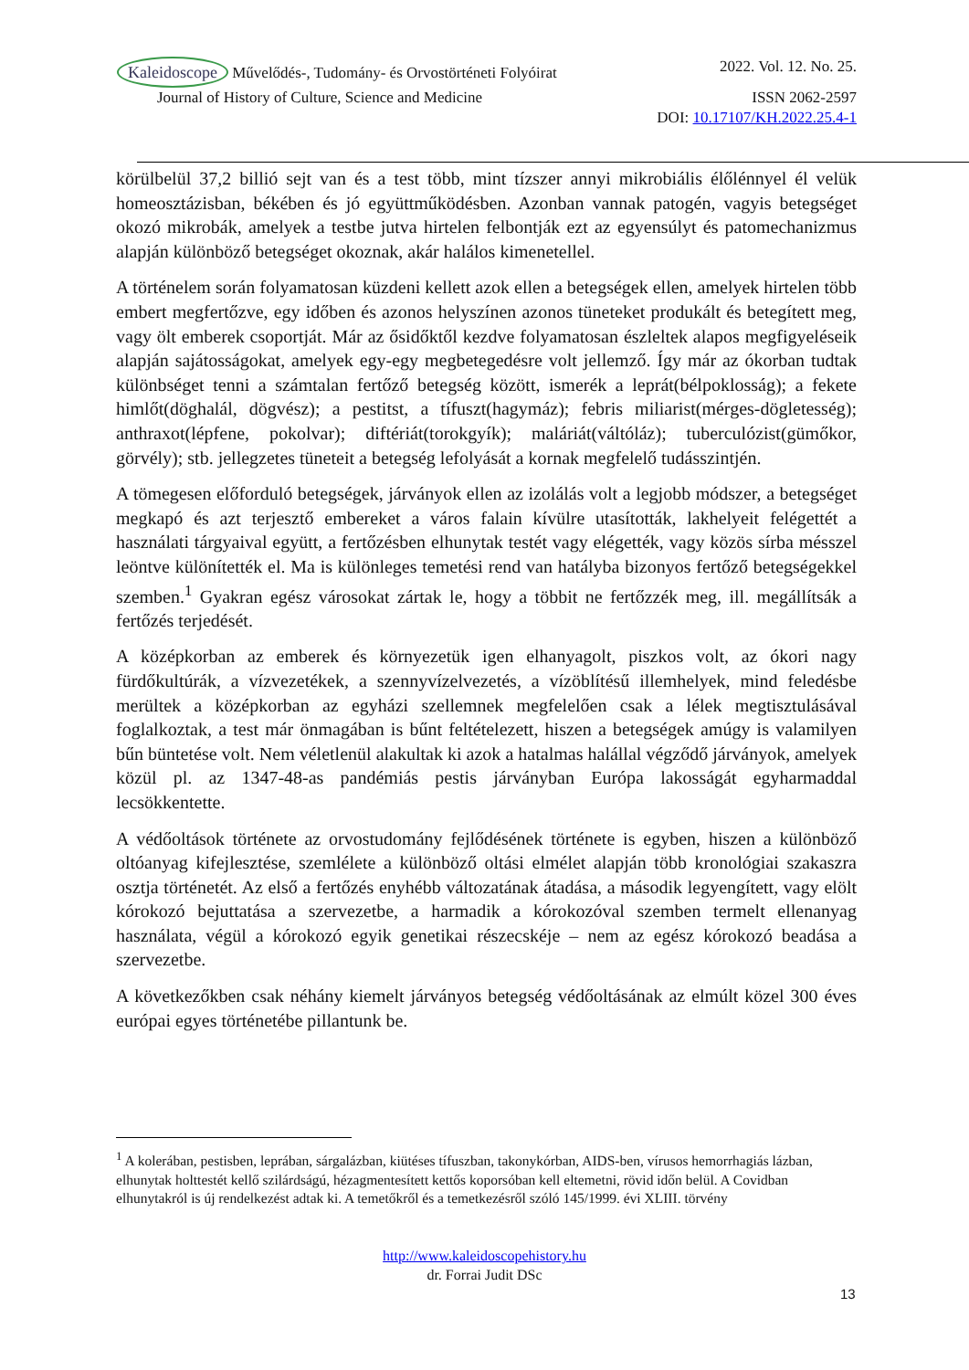Kaleidoscope Művelődés-, Tudomány- és Orvostörténeti Folyóirat 2022. Vol. 12. No. 25.
Journal of History of Culture, Science and Medicine ISSN 2062-2597
DOI: 10.17107/KH.2022.25.4-1
körülbelül 37,2 billió sejt van és a test több, mint tízszer annyi mikrobiális élőlénnyel él velük homeosztázisban, békében és jó együttműködésben. Azonban vannak patogén, vagyis betegséget okozó mikrobák, amelyek a testbe jutva hirtelen felbontják ezt az egyensúlyt és patomechanizmus alapján különböző betegséget okoznak, akár halálos kimenetellel.
A történelem során folyamatosan küzdeni kellett azok ellen a betegségek ellen, amelyek hirtelen több embert megfertőzve, egy időben és azonos helyszínen azonos tüneteket produkált és betegített meg, vagy ölt emberek csoportját. Már az ősidőktől kezdve folyamatosan észleltek alapos megfigyeléseik alapján sajátosságokat, amelyek egy-egy megbetegedésre volt jellemző. Így már az ókorban tudtak különbséget tenni a számtalan fertőző betegség között, ismerék a leprát(bélpoklosság); a fekete himlőt(döghalál, dögvész); a pestitst, a tífuszt(hagymáz); febris miliarist(mérges-dögletesség); anthraxot(lépfene, pokolvar); diftériát(torokgyík); maláriát(váltóláz); tuberculózist(gümőkor, görvély); stb. jellegzetes tüneteit a betegség lefolyását a kornak megfelelő tudásszintjén.
A tömegesen előforduló betegségek, járványok ellen az izolálás volt a legjobb módszer, a betegséget megkapó és azt terjesztő embereket a város falain kívülre utasították, lakhelyeit felégettét a használati tárgyaival együtt, a fertőzésben elhunytak testét vagy elégették, vagy közös sírba mésszel leöntve különítették el. Ma is különleges temetési rend van hatályba bizonyos fertőző betegségekkel szemben.<sup>1</sup> Gyakran egész városokat zártak le, hogy a többit ne fertőzzék meg, ill. megállítsák a fertőzés terjedését.
A középkorban az emberek és környezetük igen elhanyagolt, piszkos volt, az ókori nagy fürdőkultúrák, a vízvezetékek, a szennyvízelvezetés, a vízöblítésű illemhelyek, mind feledésbe merültek a középkorban az egyházi szellemnek megfelelően csak a lélek megtisztulásával foglalkoztak, a test már önmagában is bűnt feltételezett, hiszen a betegségek amúgy is valamilyen bűn büntetése volt. Nem véletlenül alakultak ki azok a hatalmas halállal végződő járványok, amelyek közül pl. az 1347-48-as pandémiás pestis járványban Európa lakosságát egyharmaddal lecsökkentette.
A védőoltások története az orvostudomány fejlődésének története is egyben, hiszen a különböző oltóanyag kifejlesztése, szemlélete a különböző oltási elmélet alapján több kronológiai szakaszra osztja történetét. Az első a fertőzés enyhébb változatának átadása, a második legyengített, vagy elölt kórokozó bejuttatása a szervezetbe, a harmadik a kórokozóval szemben termelt ellenanyag használata, végül a kórokozó egyik genetikai részecskéje – nem az egész kórokozó beadása a szervezetbe.
A következőkben csak néhány kiemelt járványos betegség védőoltásának az elmúlt közel 300 éves európai egyes történetébe pillantunk be.
<sup>1</sup> A kolerában, pestisben, leprában, sárgalázban, kiütéses tífuszban, takonykórban, AIDS-ben, vírusos hemorrhagiás lázban, elhunytak holttestét kellő szilárdságú, hézagmentesített kettős koporsóban kell eltemetni, rövid időn belül. A Covidban elhunytakról is új rendelkezést adtak ki. A temetőkről és a temetkezésről szóló 145/1999. évi XLIII. törvény
http://www.kaleidoscopehistory.hu
dr. Forrai Judit DSc
13